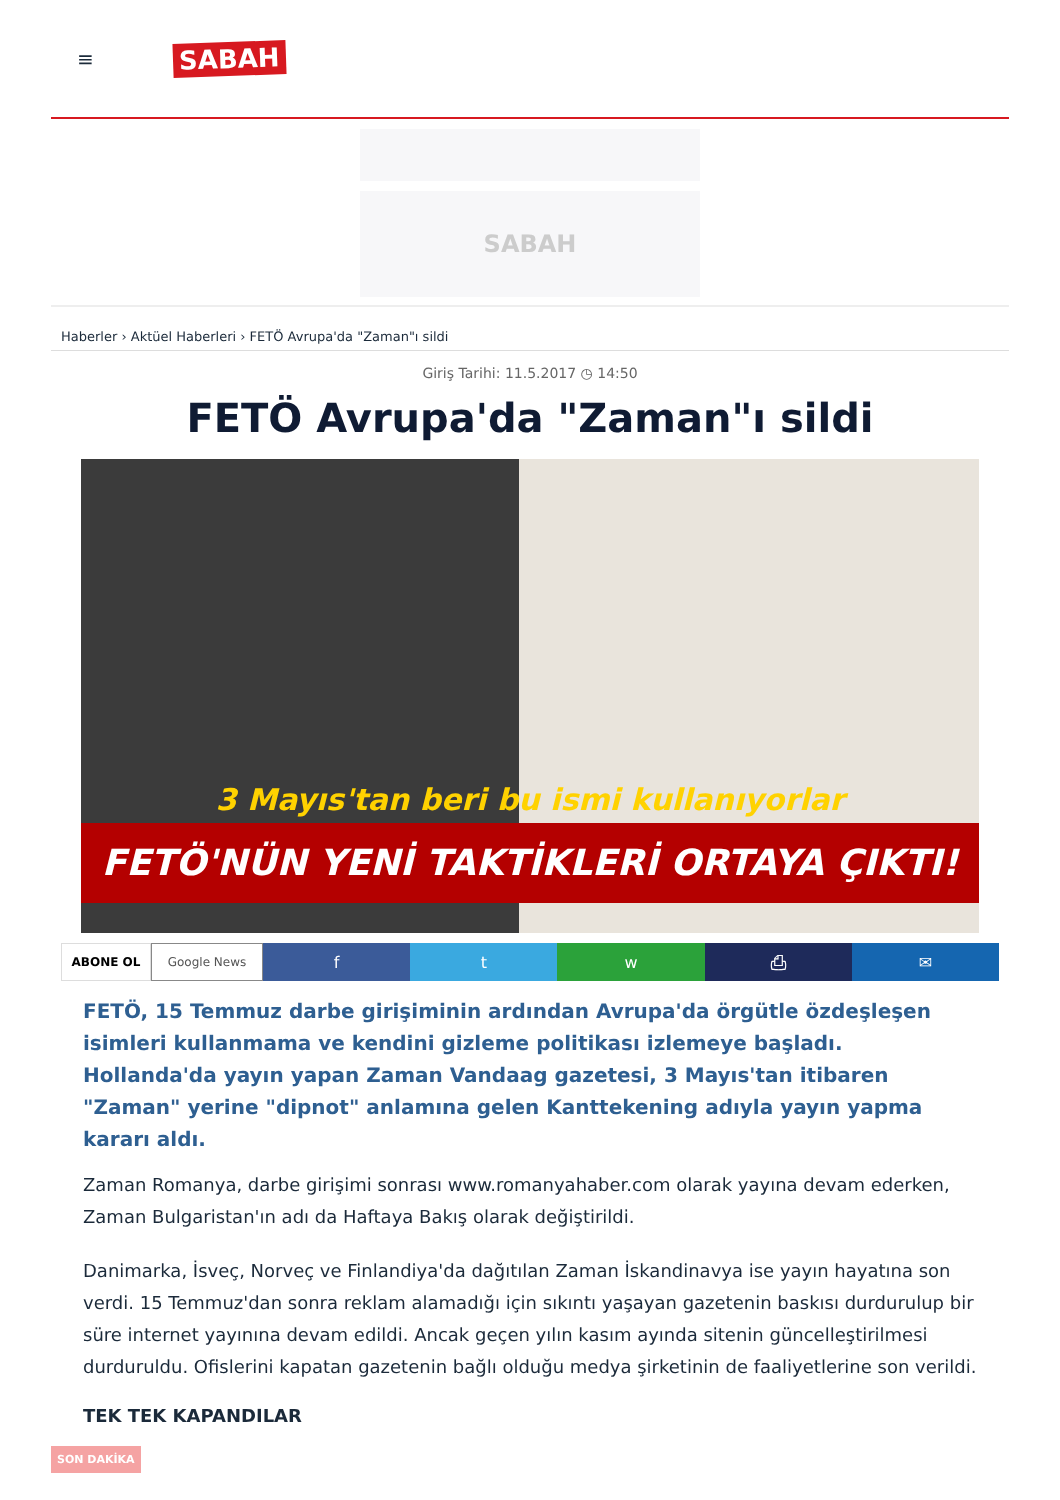≡ SABAH
SABAH
Haberler › Aktüel Haberleri › FETÖ Avrupa'da "Zaman"ı sildi
Giriş Tarihi: 11.5.2017 ◷ 14:50
FETÖ Avrupa'da "Zaman"ı sildi
3 Mayıs'tan beri bu ismi kullanıyorlar
FETÖ'NÜN YENİ TAKTİKLERİ ORTAYA ÇIKTI!
ABONE OL Google News
f t w ⎙ ✉
FETÖ, 15 Temmuz darbe girişiminin ardından Avrupa'da örgütle özdeşleşen isimleri kullanmama ve kendini gizleme politikası izlemeye başladı. Hollanda'da yayın yapan Zaman Vandaag gazetesi, 3 Mayıs'tan itibaren "Zaman" yerine "dipnot" anlamına gelen Kanttekening adıyla yayın yapma kararı aldı.
Zaman Romanya, darbe girişimi sonrası www.romanyahaber.com olarak yayına devam ederken, Zaman Bulgaristan'ın adı da Haftaya Bakış olarak değiştirildi.
Danimarka, İsveç, Norveç ve Finlandiya'da dağıtılan Zaman İskandinavya ise yayın hayatına son verdi. 15 Temmuz'dan sonra reklam alamadığı için sıkıntı yaşayan gazetenin baskısı durdurulup bir süre internet yayınına devam edildi. Ancak geçen yılın kasım ayında sitenin güncelleştirilmesi durduruldu. Ofislerini kapatan gazetenin bağlı olduğu medya şirketinin de faaliyetlerine son verildi.
TEK TEK KAPANDILAR
SON DAKİKA